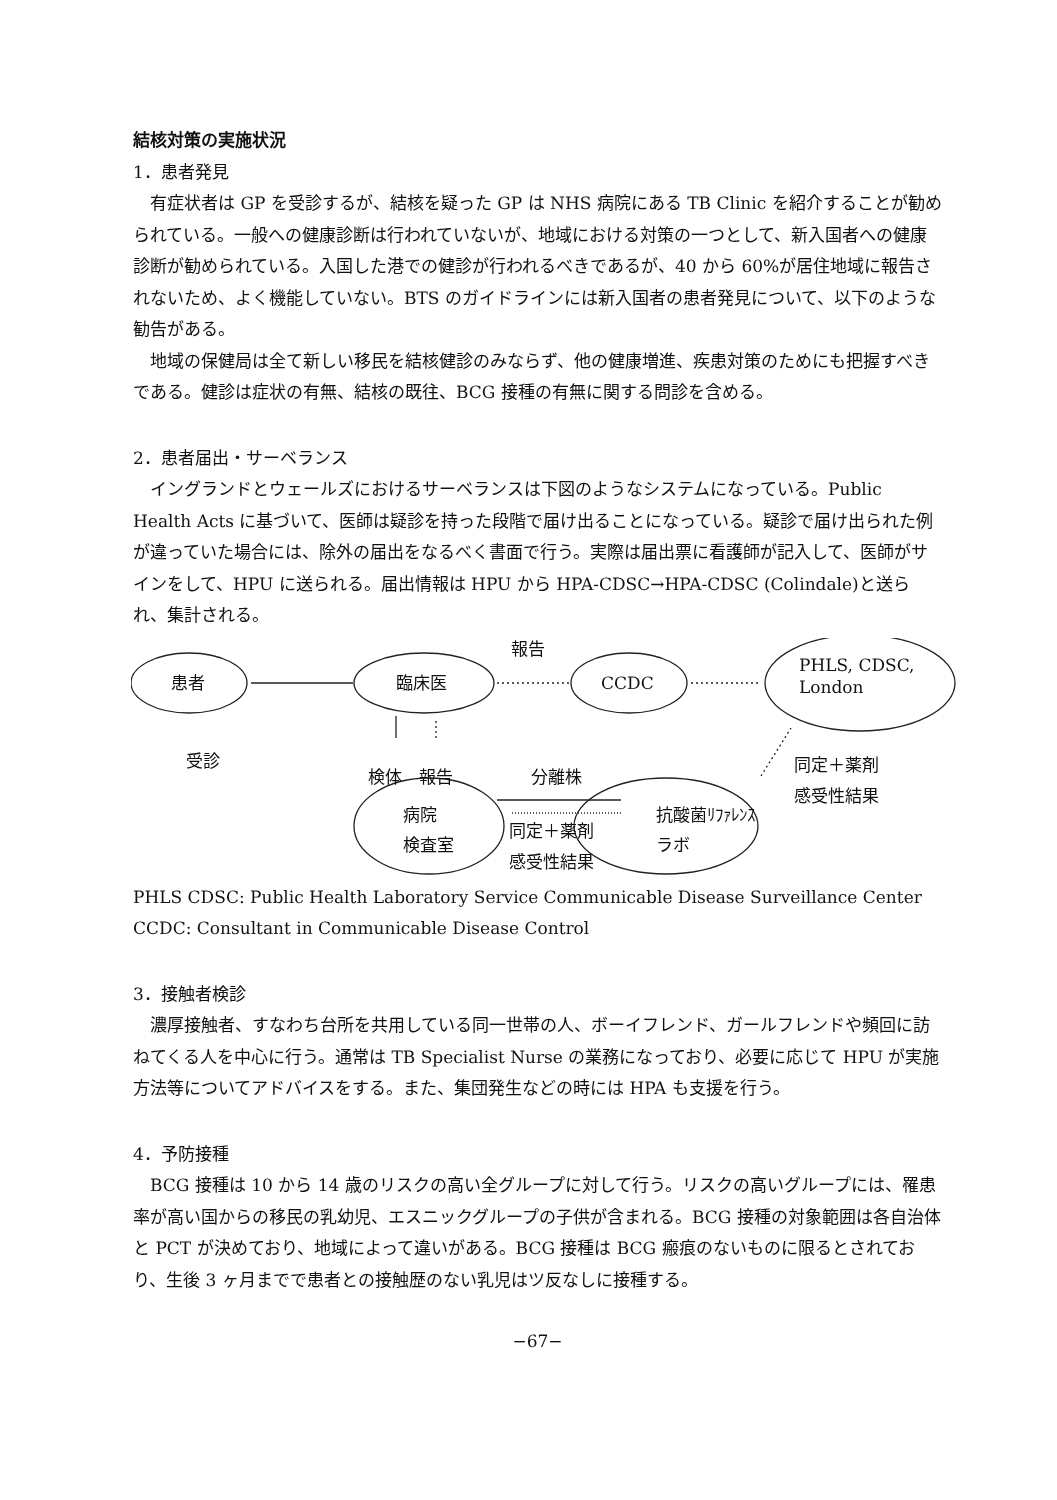結核対策の実施状況
1．患者発見
有症状者は GP を受診するが、結核を疑った GP は NHS 病院にある TB Clinic を紹介することが勧められている。一般への健康診断は行われていないが、地域における対策の一つとして、新入国者への健康診断が勧められている。入国した港での健診が行われるべきであるが、40 から 60%が居住地域に報告されないため、よく機能していない。BTS のガイドラインには新入国者の患者発見について、以下のような勧告がある。
地域の保健局は全て新しい移民を結核健診のみならず、他の健康増進、疾患対策のためにも把握すべきである。健診は症状の有無、結核の既往、BCG 接種の有無に関する問診を含める。
2．患者届出・サーベランス
イングランドとウェールズにおけるサーベランスは下図のようなシステムになっている。Public Health Acts に基づいて、医師は疑診を持った段階で届け出ることになっている。疑診で届け出られた例が違っていた場合には、除外の届出をなるべく書面で行う。実際は届出票に看護師が記入して、医師がサインをして、HPU に送られる。届出情報は HPU から HPA-CDSC→HPA-CDSC (Colindale)と送られ、集計される。
患者 臨床医 CCDC
PHLS, CDSC,
London
報告
受診
検体　報告 分離株
同定＋薬剤
感受性結果
病院
検査室 同定＋薬剤
感受性結果
抗酸菌ﾘﾌｧﾚﾝｽ
ラボ
PHLS CDSC: Public Health Laboratory Service Communicable Disease Surveillance Center
CCDC: Consultant in Communicable Disease Control
3．接触者検診
濃厚接触者、すなわち台所を共用している同一世帯の人、ボーイフレンド、ガールフレンドや頻回に訪ねてくる人を中心に行う。通常は TB Specialist Nurse の業務になっており、必要に応じて HPU が実施方法等についてアドバイスをする。また、集団発生などの時には HPA も支援を行う。
4．予防接種
BCG 接種は 10 から 14 歳のリスクの高い全グループに対して行う。リスクの高いグループには、罹患率が高い国からの移民の乳幼児、エスニックグループの子供が含まれる。BCG 接種の対象範囲は各自治体と PCT が決めており、地域によって違いがある。BCG 接種は BCG 瘢痕のないものに限るとされており、生後 3 ヶ月までで患者との接触歴のない乳児はツ反なしに接種する。
−67−